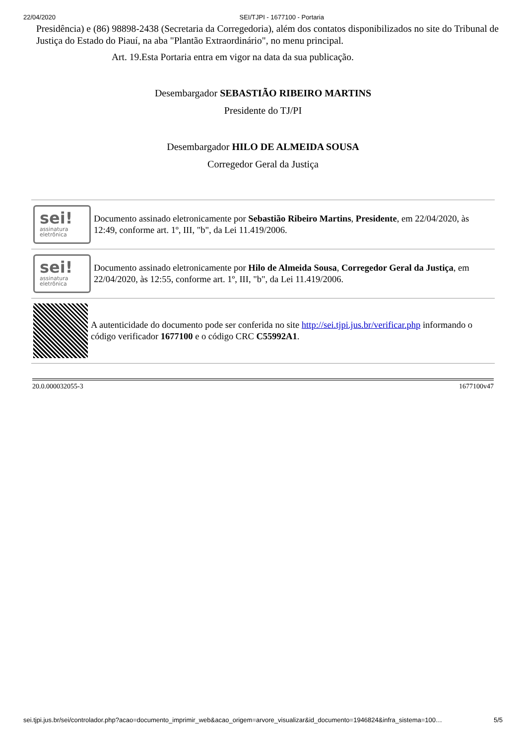22/04/2020 SEI/TJPI - 1677100 - Portaria
Presidência) e (86) 98898-2438 (Secretaria da Corregedoria), além dos contatos disponibilizados no site do Tribunal de Justiça do Estado do Piauí, na aba "Plantão Extraordinário", no menu principal.
Art. 19.Esta Portaria entra em vigor na data da sua publicação.
Desembargador SEBASTIÃO RIBEIRO MARTINS
Presidente do TJ/PI
Desembargador HILO DE ALMEIDA SOUSA
Corregedor Geral da Justiça
sei!
assinatura
eletrônica
Documento assinado eletronicamente por Sebastião Ribeiro Martins, Presidente, em 22/04/2020, às 12:49, conforme art. 1º, III, "b", da Lei 11.419/2006.
sei!
assinatura
eletrônica
Documento assinado eletronicamente por Hilo de Almeida Sousa, Corregedor Geral da Justiça, em 22/04/2020, às 12:55, conforme art. 1º, III, "b", da Lei 11.419/2006.
A autenticidade do documento pode ser conferida no site http://sei.tjpi.jus.br/verificar.php informando o código verificador 1677100 e o código CRC C55992A1.
20.0.000032055-3 1677100v47
sei.tjpi.jus.br/sei/controlador.php?acao=documento_imprimir_web&acao_origem=arvore_visualizar&id_documento=1946824&infra_sistema=100… 5/5